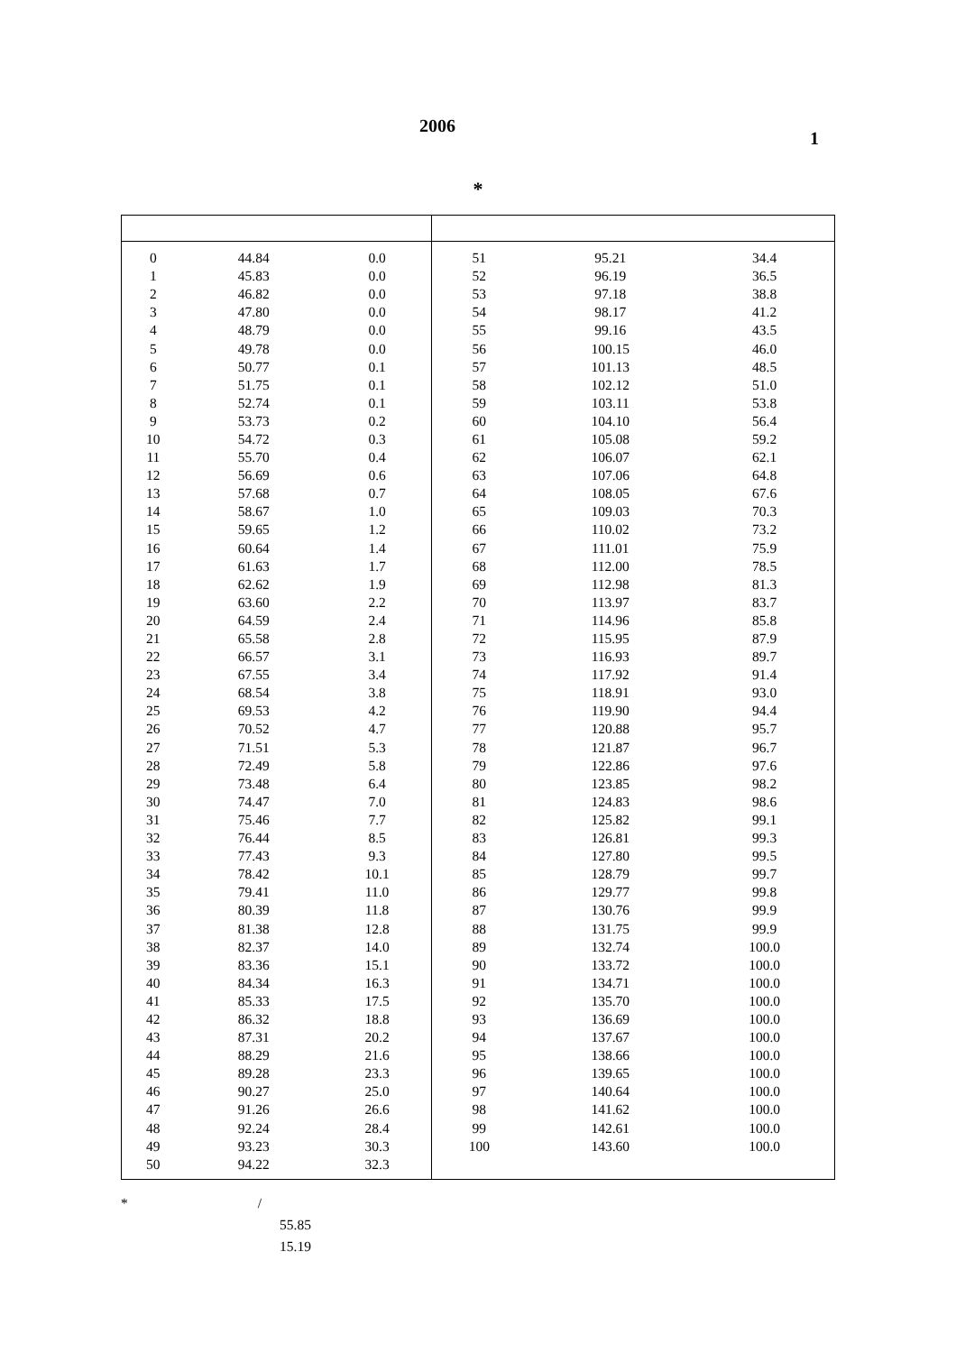2006
1
*
| 0 | 44.84 | 0.0 | 51 | 95.21 | 34.4 |
| 1 | 45.83 | 0.0 | 52 | 96.19 | 36.5 |
| 2 | 46.82 | 0.0 | 53 | 97.18 | 38.8 |
| 3 | 47.80 | 0.0 | 54 | 98.17 | 41.2 |
| 4 | 48.79 | 0.0 | 55 | 99.16 | 43.5 |
| 5 | 49.78 | 0.0 | 56 | 100.15 | 46.0 |
| 6 | 50.77 | 0.1 | 57 | 101.13 | 48.5 |
| 7 | 51.75 | 0.1 | 58 | 102.12 | 51.0 |
| 8 | 52.74 | 0.1 | 59 | 103.11 | 53.8 |
| 9 | 53.73 | 0.2 | 60 | 104.10 | 56.4 |
| 10 | 54.72 | 0.3 | 61 | 105.08 | 59.2 |
| 11 | 55.70 | 0.4 | 62 | 106.07 | 62.1 |
| 12 | 56.69 | 0.6 | 63 | 107.06 | 64.8 |
| 13 | 57.68 | 0.7 | 64 | 108.05 | 67.6 |
| 14 | 58.67 | 1.0 | 65 | 109.03 | 70.3 |
| 15 | 59.65 | 1.2 | 66 | 110.02 | 73.2 |
| 16 | 60.64 | 1.4 | 67 | 111.01 | 75.9 |
| 17 | 61.63 | 1.7 | 68 | 112.00 | 78.5 |
| 18 | 62.62 | 1.9 | 69 | 112.98 | 81.3 |
| 19 | 63.60 | 2.2 | 70 | 113.97 | 83.7 |
| 20 | 64.59 | 2.4 | 71 | 114.96 | 85.8 |
| 21 | 65.58 | 2.8 | 72 | 115.95 | 87.9 |
| 22 | 66.57 | 3.1 | 73 | 116.93 | 89.7 |
| 23 | 67.55 | 3.4 | 74 | 117.92 | 91.4 |
| 24 | 68.54 | 3.8 | 75 | 118.91 | 93.0 |
| 25 | 69.53 | 4.2 | 76 | 119.90 | 94.4 |
| 26 | 70.52 | 4.7 | 77 | 120.88 | 95.7 |
| 27 | 71.51 | 5.3 | 78 | 121.87 | 96.7 |
| 28 | 72.49 | 5.8 | 79 | 122.86 | 97.6 |
| 29 | 73.48 | 6.4 | 80 | 123.85 | 98.2 |
| 30 | 74.47 | 7.0 | 81 | 124.83 | 98.6 |
| 31 | 75.46 | 7.7 | 82 | 125.82 | 99.1 |
| 32 | 76.44 | 8.5 | 83 | 126.81 | 99.3 |
| 33 | 77.43 | 9.3 | 84 | 127.80 | 99.5 |
| 34 | 78.42 | 10.1 | 85 | 128.79 | 99.7 |
| 35 | 79.41 | 11.0 | 86 | 129.77 | 99.8 |
| 36 | 80.39 | 11.8 | 87 | 130.76 | 99.9 |
| 37 | 81.38 | 12.8 | 88 | 131.75 | 99.9 |
| 38 | 82.37 | 14.0 | 89 | 132.74 | 100.0 |
| 39 | 83.36 | 15.1 | 90 | 133.72 | 100.0 |
| 40 | 84.34 | 16.3 | 91 | 134.71 | 100.0 |
| 41 | 85.33 | 17.5 | 92 | 135.70 | 100.0 |
| 42 | 86.32 | 18.8 | 93 | 136.69 | 100.0 |
| 43 | 87.31 | 20.2 | 94 | 137.67 | 100.0 |
| 44 | 88.29 | 21.6 | 95 | 138.66 | 100.0 |
| 45 | 89.28 | 23.3 | 96 | 139.65 | 100.0 |
| 46 | 90.27 | 25.0 | 97 | 140.64 | 100.0 |
| 47 | 91.26 | 26.6 | 98 | 141.62 | 100.0 |
| 48 | 92.24 | 28.4 | 99 | 142.61 | 100.0 |
| 49 | 93.23 | 30.3 | 100 | 143.60 | 100.0 |
| 50 | 94.22 | 32.3 | | | |
* /
55.85
15.19